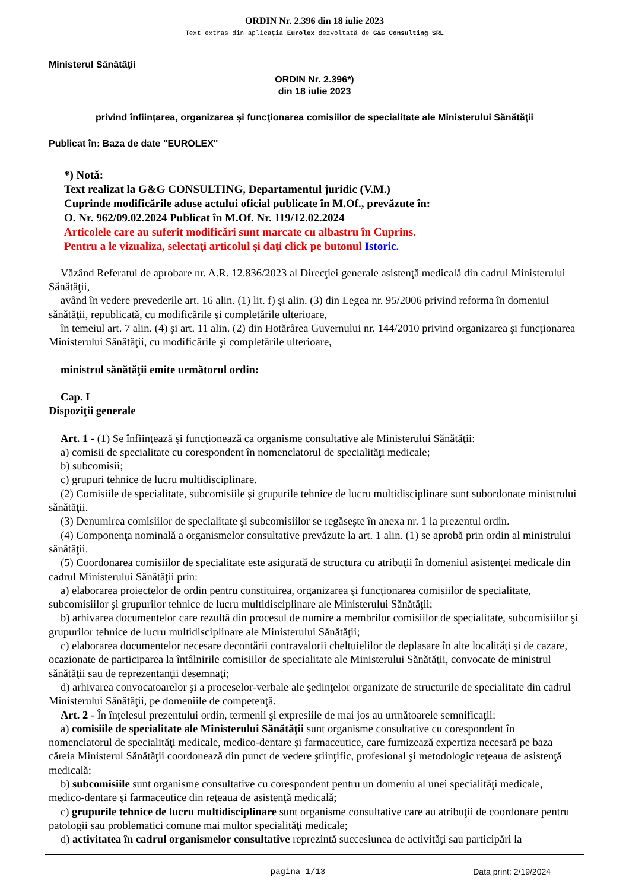ORDIN Nr. 2.396 din 18 iulie 2023
Text extras din aplicaţia Eurolex dezvoltată de G&G Consulting SRL
Ministerul Sănătăţii
ORDIN Nr. 2.396*)
din 18 iulie 2023
privind înfiinţarea, organizarea şi funcţionarea comisiilor de specialitate ale Ministerului Sănătăţii
Publicat în: Baza de date "EUROLEX"
*) Notă:
Text realizat la G&G CONSULTING, Departamentul juridic (V.M.)
Cuprinde modificările aduse actului oficial publicate în M.Of., prevăzute în:
O. Nr. 962/09.02.2024 Publicat în M.Of. Nr. 119/12.02.2024
Articolele care au suferit modificări sunt marcate cu albastru în Cuprins.
Pentru a le vizualiza, selectaţi articolul şi daţi click pe butonul Istoric.
Văzând Referatul de aprobare nr. A.R. 12.836/2023 al Direcţiei generale asistenţă medicală din cadrul Ministerului Sănătăţii,
având în vedere prevederile art. 16 alin. (1) lit. f) şi alin. (3) din Legea nr. 95/2006 privind reforma în domeniul sănătăţii, republicată, cu modificările şi completările ulterioare,
în temeiul art. 7 alin. (4) şi art. 11 alin. (2) din Hotărârea Guvernului nr. 144/2010 privind organizarea şi funcţionarea Ministerului Sănătăţii, cu modificările şi completările ulterioare,
ministrul sănătăţii emite următorul ordin:
Cap. I
Dispoziţii generale
Art. 1 - (1) Se înfiinţează şi funcţionează ca organisme consultative ale Ministerului Sănătăţii:
a) comisii de specialitate cu corespondent în nomenclatorul de specialităţi medicale;
b) subcomisii;
c) grupuri tehnice de lucru multidisciplinare.
(2) Comisiile de specialitate, subcomisiile şi grupurile tehnice de lucru multidisciplinare sunt subordonate ministrului sănătăţii.
(3) Denumirea comisiilor de specialitate şi subcomisiilor se regăseşte în anexa nr. 1 la prezentul ordin.
(4) Componenţa nominală a organismelor consultative prevăzute la art. 1 alin. (1) se aprobă prin ordin al ministrului sănătăţii.
(5) Coordonarea comisiilor de specialitate este asigurată de structura cu atribuţii în domeniul asistenţei medicale din cadrul Ministerului Sănătăţii prin:
a) elaborarea proiectelor de ordin pentru constituirea, organizarea şi funcţionarea comisiilor de specialitate, subcomisiilor şi grupurilor tehnice de lucru multidisciplinare ale Ministerului Sănătăţii;
b) arhivarea documentelor care rezultă din procesul de numire a membrilor comisiilor de specialitate, subcomisiilor şi grupurilor tehnice de lucru multidisciplinare ale Ministerului Sănătăţii;
c) elaborarea documentelor necesare decontării contravalorii cheltuielilor de deplasare în alte localităţi şi de cazare, ocazionate de participarea la întâlnirile comisiilor de specialitate ale Ministerului Sănătăţii, convocate de ministrul sănătăţii sau de reprezentanţii desemnaţi;
d) arhivarea convocatoarelor şi a proceselor-verbale ale şedinţelor organizate de structurile de specialitate din cadrul Ministerului Sănătăţii, pe domeniile de competenţă.
Art. 2 - În înţelesul prezentului ordin, termenii şi expresiile de mai jos au următoarele semnificaţii:
a) comisiile de specialitate ale Ministerului Sănătăţii sunt organisme consultative cu corespondent în nomenclatorul de specialităţi medicale, medico-dentare şi farmaceutice, care furnizează expertiza necesară pe baza căreia Ministerul Sănătăţii coordonează din punct de vedere ştiinţific, profesional şi metodologic reţeaua de asistenţă medicală;
b) subcomisiile sunt organisme consultative cu corespondent pentru un domeniu al unei specialităţi medicale, medico-dentare şi farmaceutice din reţeaua de asistenţă medicală;
c) grupurile tehnice de lucru multidisciplinare sunt organisme consultative care au atribuţii de coordonare pentru patologii sau problematici comune mai multor specialităţi medicale;
d) activitatea în cadrul organismelor consultative reprezintă succesiunea de activităţi sau participări la
pagina 1/13 Data print: 2/19/2024